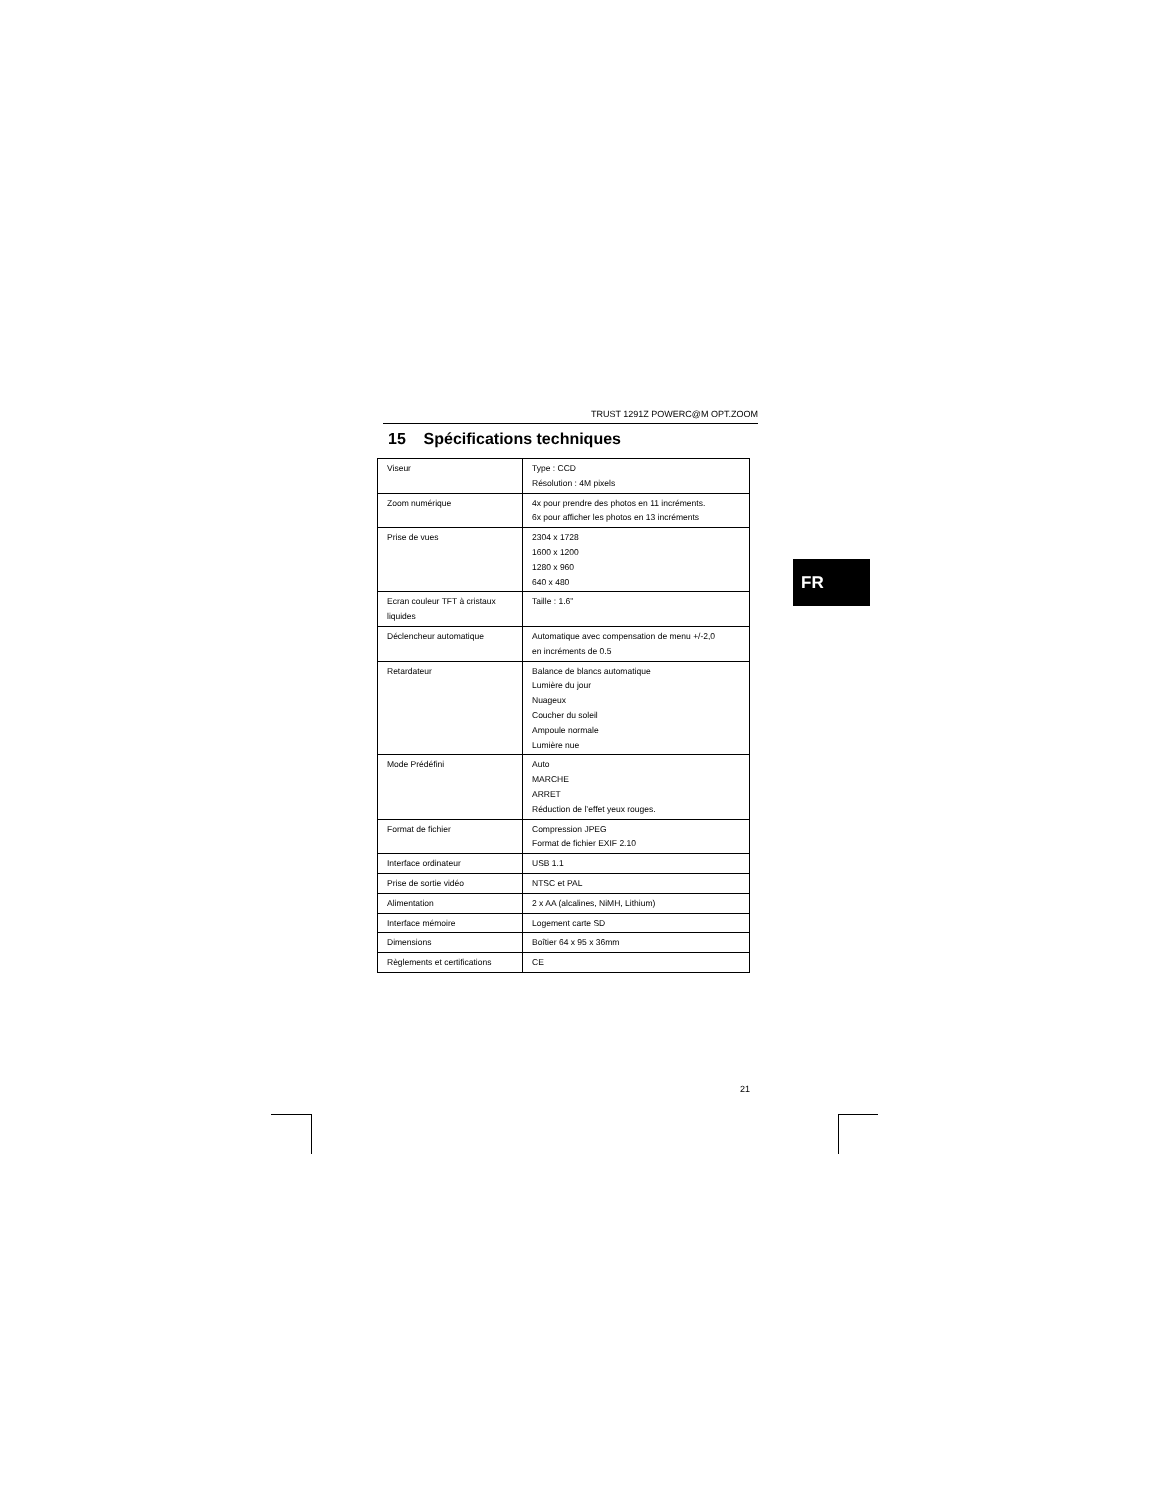TRUST 1291Z POWERC@M OPT.ZOOM
15 Spécifications techniques
| Viseur | Type : CCD Résolution : 4M pixels |
| Zoom numérique | 4x pour prendre des photos en 11 incréments. 6x pour afficher les photos en 13 incréments |
| Prise de vues | 2304 x 1728 1600 x 1200 1280 x 960 640 x 480 |
| Ecran couleur TFT à cristaux liquides | Taille : 1.6” |
| Déclencheur automatique | Automatique avec compensation de menu +/-2,0 en incréments de 0.5 |
| Retardateur | Balance de blancs automatique Lumière du jour Nuageux Coucher du soleil Ampoule normale Lumière nue |
| Mode Prédéfini | Auto MARCHE ARRET Réduction de l’effet yeux rouges. |
| Format de fichier | Compression JPEG Format de fichier EXIF 2.10 |
| Interface ordinateur | USB 1.1 |
| Prise de sortie vidéo | NTSC et PAL |
| Alimentation | 2 x AA (alcalines, NiMH, Lithium) |
| Interface mémoire | Logement carte SD |
| Dimensions | Boîtier 64 x 95 x 36mm |
| Règlements et certifications | CE |
FR
21